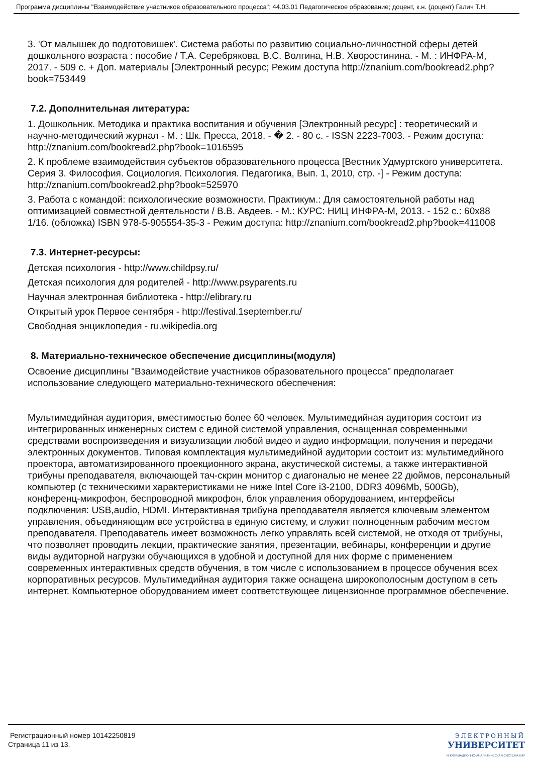Программа дисциплины "Взаимодействие участников образовательного процесса"; 44.03.01 Педагогическое образование; доцент, к.н. (доцент) Галич Т.Н.
3. 'От малышек до подготовишек'. Система работы по развитию социально-личностной сферы детей дошкольного возраста : пособие / Т.А. Серебрякова, В.С. Волгина, Н.В. Хворостинина. - М. : ИНФРА-М, 2017. - 509 с. + Доп. материалы [Электронный ресурс; Режим доступа http://znanium.com/bookread2.php?book=753449
7.2. Дополнительная литература:
1. Дошкольник. Методика и практика воспитания и обучения [Электронный ресурс] : теоретический и научно-методический журнал - М. : Шк. Пресса, 2018. - � 2. - 80 с. - ISSN 2223-7003. - Режим доступа: http://znanium.com/bookread2.php?book=1016595
2. К проблеме взаимодействия субъектов образовательного процесса [Вестник Удмуртского университета. Серия 3. Философия. Социология. Психология. Педагогика, Вып. 1, 2010, стр. -] - Режим доступа: http://znanium.com/bookread2.php?book=525970
3. Работа с командой: психологические возможности. Практикум.: Для самостоятельной работы над оптимизацией совместной деятельности / В.В. Авдеев. - М.: КУРС: НИЦ ИНФРА-М, 2013. - 152 с.: 60x88 1/16. (обложка) ISBN 978-5-905554-35-3 - Режим доступа: http://znanium.com/bookread2.php?book=411008
7.3. Интернет-ресурсы:
Детская психология - http://www.childpsy.ru/
Детская психология для родителей - http://www.psyparents.ru
Научная электронная библиотека - http://elibrary.ru
Открытый урок Первое сентября - http://festival.1september.ru/
Свободная энциклопедия - ru.wikipedia.org
8. Материально-техническое обеспечение дисциплины(модуля)
Освоение дисциплины "Взаимодействие участников образовательного процесса" предполагает использование следующего материально-технического обеспечения:
Мультимедийная аудитория, вместимостью более 60 человек. Мультимедийная аудитория состоит из интегрированных инженерных систем с единой системой управления, оснащенная современными средствами воспроизведения и визуализации любой видео и аудио информации, получения и передачи электронных документов. Типовая комплектация мультимедийной аудитории состоит из: мультимедийного проектора, автоматизированного проекционного экрана, акустической системы, а также интерактивной трибуны преподавателя, включающей тач-скрин монитор с диагональю не менее 22 дюймов, персональный компьютер (с техническими характеристиками не ниже Intel Core i3-2100, DDR3 4096Mb, 500Gb), конференц-микрофон, беспроводной микрофон, блок управления оборудованием, интерфейсы подключения: USB,audio, HDMI. Интерактивная трибуна преподавателя является ключевым элементом управления, объединяющим все устройства в единую систему, и служит полноценным рабочим местом преподавателя. Преподаватель имеет возможность легко управлять всей системой, не отходя от трибуны, что позволяет проводить лекции, практические занятия, презентации, вебинары, конференции и другие виды аудиторной нагрузки обучающихся в удобной и доступной для них форме с применением современных интерактивных средств обучения, в том числе с использованием в процессе обучения всех корпоративных ресурсов. Мультимедийная аудитория также оснащена широкополосным доступом в сеть интернет. Компьютерное оборудованием имеет соответствующее лицензионное программное обеспечение.
Регистрационный номер 10142250819
Страница 11 из 13.
ЭЛЕКТРОННЫЙ
УНИВЕРСИТЕТ
ИНФОРМАЦИОННО-АНАЛИТИЧЕСКАЯ СИСТЕМА КФУ